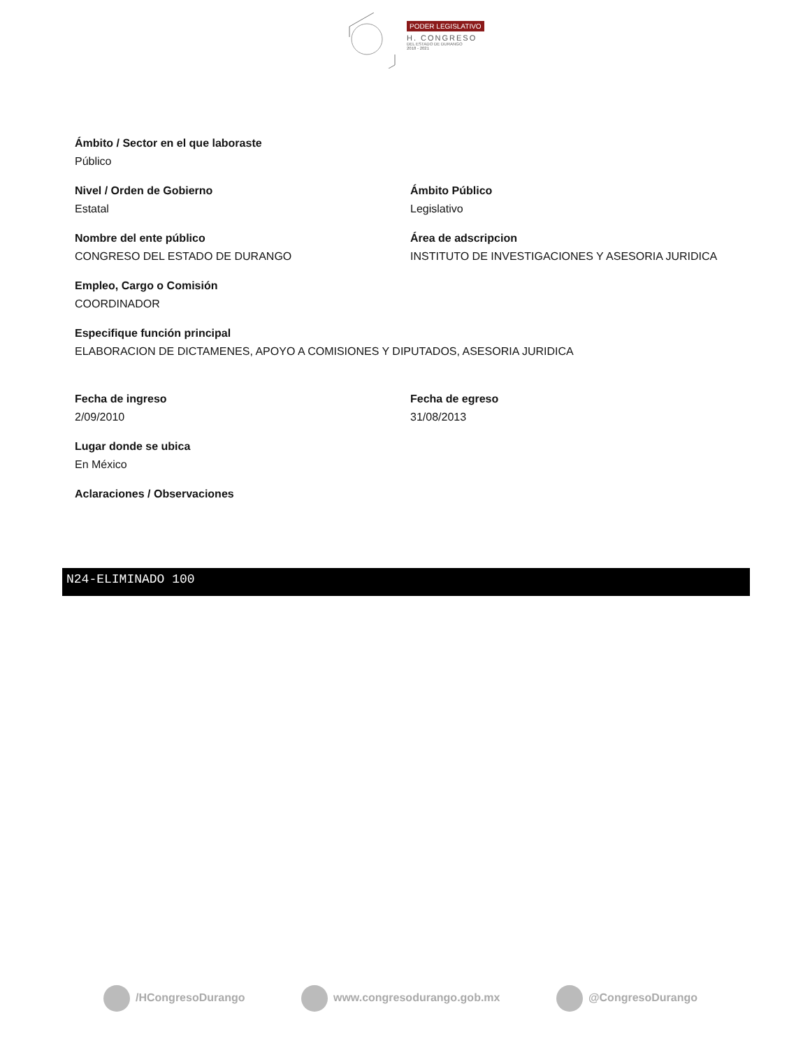PODER LEGISLATIVO
H. CONGRESO
DEL ESTADO DE DURANGO
2018 - 2021
Ámbito / Sector en el que laboraste
Público
Nivel / Orden de Gobierno
Estatal
Ámbito Público
Legislativo
Nombre del ente público
CONGRESO DEL ESTADO DE DURANGO
Área de adscripcion
INSTITUTO DE INVESTIGACIONES Y ASESORIA JURIDICA
Empleo, Cargo o Comisión
COORDINADOR
Especifique función principal
ELABORACION DE DICTAMENES, APOYO A COMISIONES Y DIPUTADOS, ASESORIA JURIDICA
Fecha de ingreso
2/09/2010
Fecha de egreso
31/08/2013
Lugar donde se ubica
En México
Aclaraciones / Observaciones
N24-ELIMINADO 100
/HCongresoDurango www.congresodurango.gob.mx @CongresoDurango